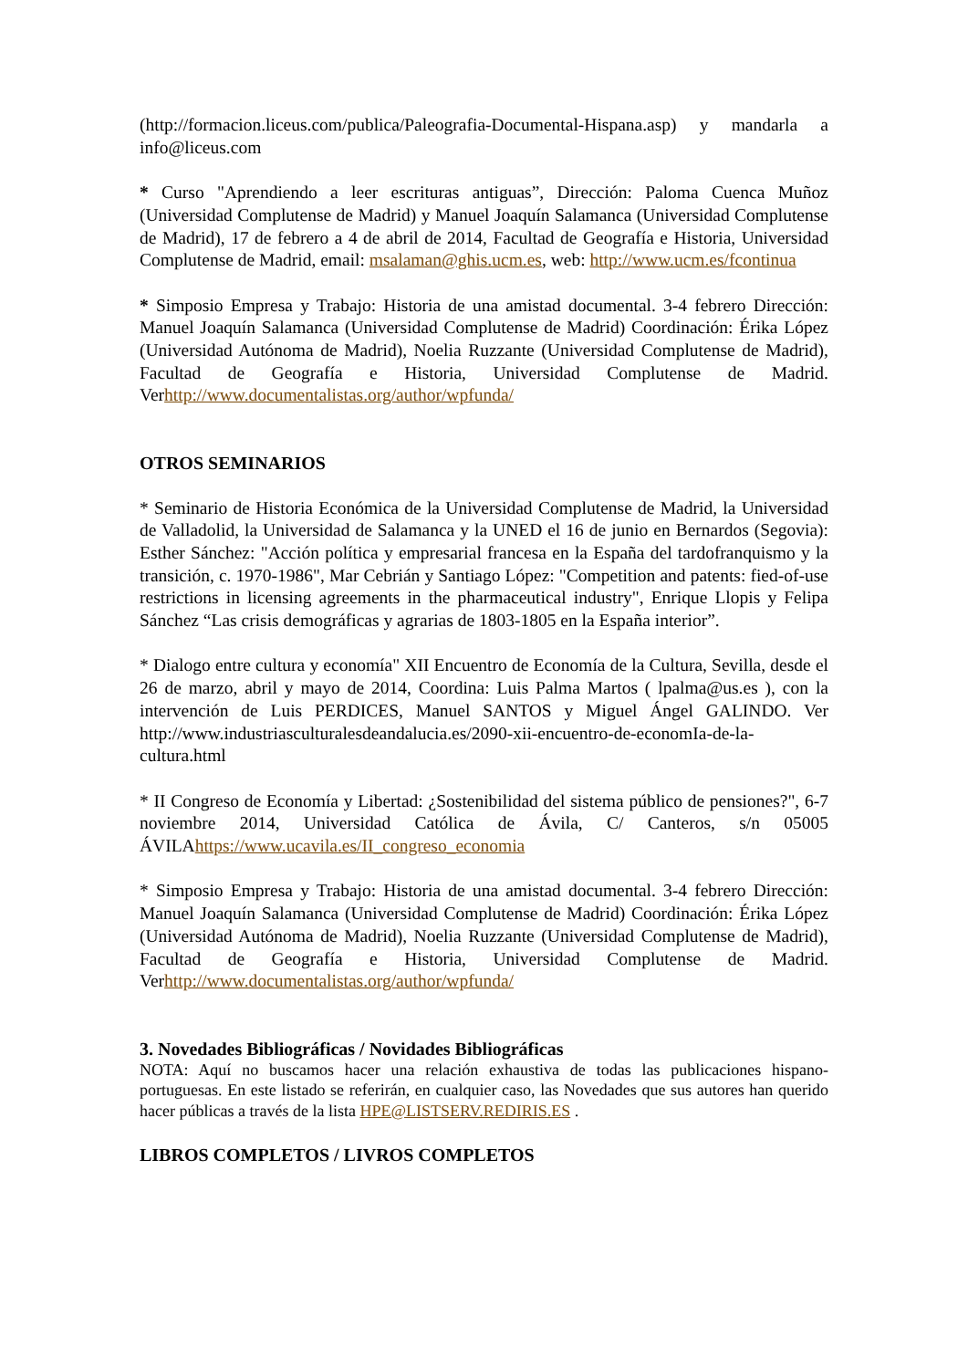(http://formacion.liceus.com/publica/Paleografia-Documental-Hispana.asp) y mandarla a info@liceus.com
* Curso "Aprendiendo a leer escrituras antiguas”, Dirección: Paloma Cuenca Muñoz (Universidad Complutense de Madrid) y Manuel Joaquín Salamanca (Universidad Complutense de Madrid), 17 de febrero a 4 de abril de 2014, Facultad de Geografía e Historia, Universidad Complutense de Madrid, email: msalaman@ghis.ucm.es, web: http://www.ucm.es/fcontinua
* Simposio Empresa y Trabajo: Historia de una amistad documental. 3-4 febrero Dirección: Manuel Joaquín Salamanca (Universidad Complutense de Madrid) Coordinación: Érika López (Universidad Autónoma de Madrid), Noelia Ruzzante (Universidad Complutense de Madrid), Facultad de Geografía e Historia, Universidad Complutense de Madrid. Verhttp://www.documentalistas.org/author/wpfunda/
OTROS SEMINARIOS
* Seminario de Historia Económica de la Universidad Complutense de Madrid, la Universidad de Valladolid, la Universidad de Salamanca y la UNED el 16 de junio en Bernardos (Segovia): Esther Sánchez: "Acción política y empresarial francesa en la España del tardofranquismo y la transición, c. 1970-1986", Mar Cebrián y Santiago López: "Competition and patents: fied-of-use restrictions in licensing agreements in the pharmaceutical industry", Enrique Llopis y Felipa Sánchez “Las crisis demográficas y agrarias de 1803-1805 en la España interior”.
* Dialogo entre cultura y economía" XII Encuentro de Economía de la Cultura, Sevilla, desde el 26 de marzo, abril y mayo de 2014, Coordina: Luis Palma Martos ( lpalma@us.es ), con la intervención de Luis PERDICES, Manuel SANTOS y Miguel Ángel GALINDO. Ver http://www.industriasculturalesdeandalucia.es/2090-xii-encuentro-de-economIa-de-la-cultura.html
* II Congreso de Economía y Libertad: ¿Sostenibilidad del sistema público de pensiones?", 6-7 noviembre 2014, Universidad Católica de Ávila, C/ Canteros, s/n 05005 ÁVILAhttps://www.ucavila.es/II_congreso_economia
* Simposio Empresa y Trabajo: Historia de una amistad documental. 3-4 febrero Dirección: Manuel Joaquín Salamanca (Universidad Complutense de Madrid) Coordinación: Érika López (Universidad Autónoma de Madrid), Noelia Ruzzante (Universidad Complutense de Madrid), Facultad de Geografía e Historia, Universidad Complutense de Madrid. Verhttp://www.documentalistas.org/author/wpfunda/
3. Novedades Bibliográficas / Novidades Bibliográficas
NOTA: Aquí no buscamos hacer una relación exhaustiva de todas las publicaciones hispano-portuguesas. En este listado se referirán, en cualquier caso, las Novedades que sus autores han querido hacer públicas a través de la lista HPE@LISTSERV.REDIRIS.ES .
LIBROS COMPLETOS / LIVROS COMPLETOS